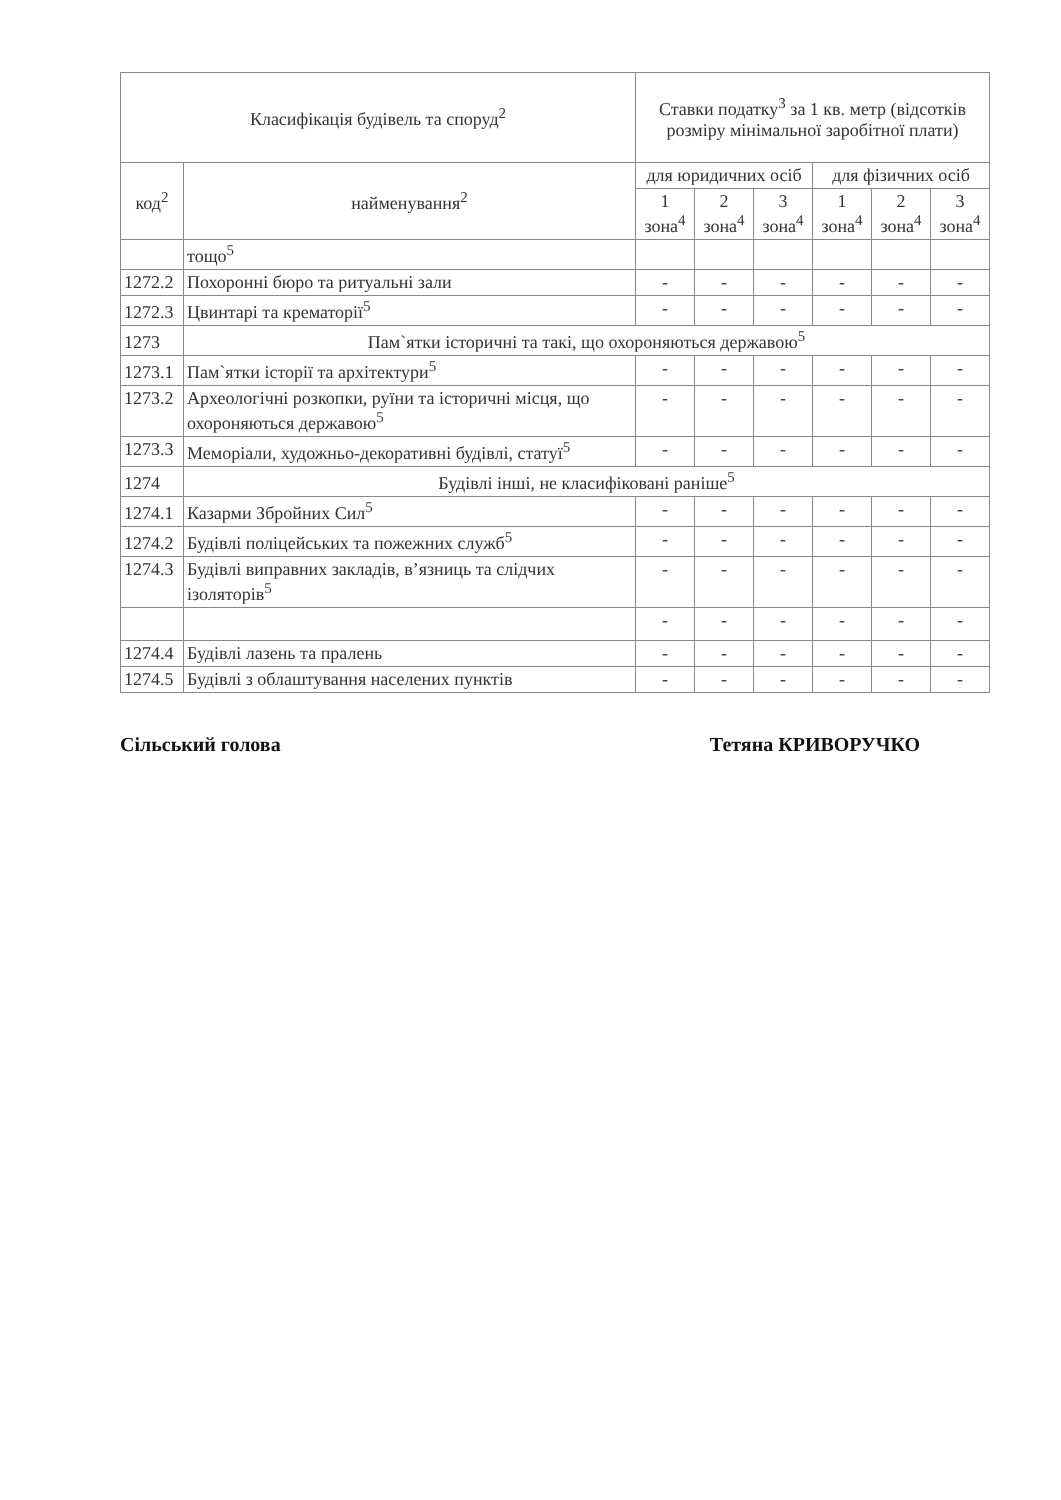| Класифікація будівель та споруд<sup>2</sup> | | Ставки податку<sup>3</sup> за 1 кв. метр (відсотків розміру мінімальної заробітної плати) | | | | | |
| --- | --- | --- | --- | --- | --- | --- | --- |
| код<sup>2</sup> | найменування<sup>2</sup> | для юридичних осіб | | | для фізичних осіб | | |
| | | 1 зона<sup>4</sup> | 2 зона<sup>4</sup> | 3 зона<sup>4</sup> | 1 зона<sup>4</sup> | 2 зона<sup>4</sup> | 3 зона<sup>4</sup> |
| | тощо<sup>5</sup> | | | | | | |
| 1272.2 | Похоронні бюро та ритуальні зали | - | - | - | - | - | - |
| 1272.3 | Цвинтарі та крематорії<sup>5</sup> | - | - | - | - | - | - |
| 1273 | Пам`ятки історичні та такі, що охороняються державою<sup>5</sup> | | | | | | |
| 1273.1 | Пам`ятки історії та архітектури<sup>5</sup> | - | - | - | - | - | - |
| 1273.2 | Археологічні розкопки, руїни та історичні місця, що охороняються державою<sup>5</sup> | - | - | - | - | - | - |
| 1273.3 | Меморіали, художньо-декоративні будівлі, статуї<sup>5</sup> | - | - | - | - | - | - |
| 1274 | Будівлі інші, не класифіковані раніше<sup>5</sup> | | | | | | |
| 1274.1 | Казарми Збройних Сил<sup>5</sup> | - | - | - | - | - | - |
| 1274.2 | Будівлі поліцейських та пожежних служб<sup>5</sup> | - | - | - | - | - | - |
| 1274.3 | Будівлі виправних закладів, в’язниць та слідчих ізоляторів<sup>5</sup> | - | - | - | - | - | - |
| | | - | - | - | - | - | - |
| 1274.4 | Будівлі лазень та пралень | - | - | - | - | - | - |
| 1274.5 | Будівлі з облаштування населених пунктів | - | - | - | - | - | - |
Сільський голова Тетяна КРИВОРУЧКО